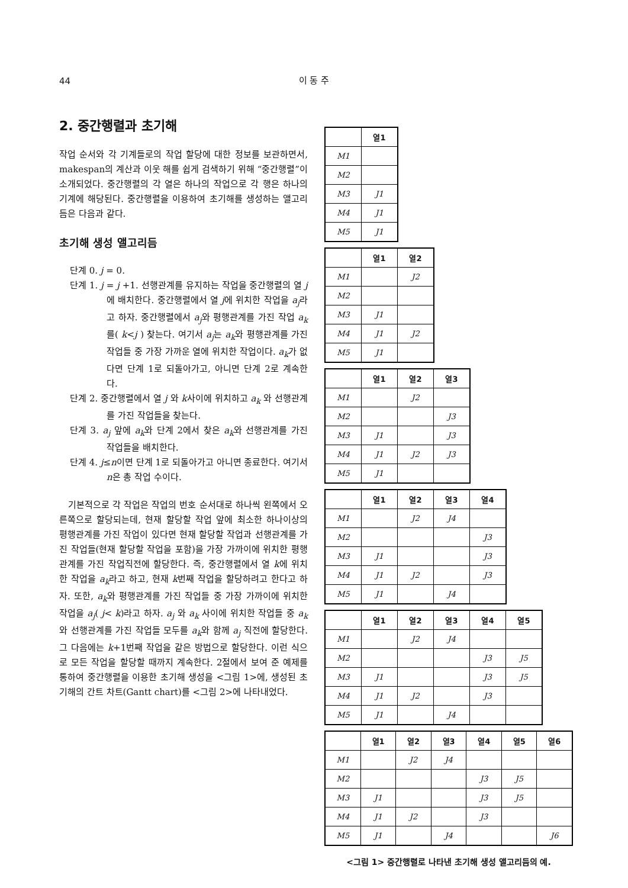44
이 동 주
2. 중간행렬과 초기해
작업 순서와 각 기계들로의 작업 할당에 대한 정보를 보관하면서, makespan의 계산과 이웃 해를 쉽게 검색하기 위해 “중간행렬”이 소개되었다. 중간행렬의 각 열은 하나의 작업으로 각 행은 하나의 기계에 해당된다. 중간행렬을 이용하여 초기해를 생성하는 앨고리듬은 다음과 같다.
초기해 생성 앨고리듬
단계 0. j = 0.
단계 1. j = j +1. 선행관계를 유지하는 작업을 중간행렬의 열 j에 배치한다. 중간행렬에서 열 j에 위치한 작업을 a<sub>j</sub>라고 하자. 중간행렬에서 a<sub>j</sub>와 평행관계를 가진 작업 a<sub>k</sub>를( k<j ) 찾는다. 여기서 a<sub>j</sub>는 a<sub>k</sub>와 평행관계를 가진 작업들 중 가장 가까운 열에 위치한 작업이다. a<sub>k</sub>가 없다면 단계 1로 되돌아가고, 아니면 단계 2로 계속한다.
단계 2. 중간행렬에서 열 j 와 k사이에 위치하고 a<sub>k</sub> 와 선행관계를 가진 작업들을 찾는다.
단계 3. a<sub>j</sub> 앞에 a<sub>k</sub>와 단계 2에서 찾은 a<sub>k</sub>와 선행관계를 가진 작업들을 배치한다.
단계 4. j≤n이면 단계 1로 되돌아가고 아니면 종료한다. 여기서 n은 총 작업 수이다.
기본적으로 각 작업은 작업의 번호 순서대로 하나씩 왼쪽에서 오른쪽으로 할당되는데, 현재 할당할 작업 앞에 최소한 하나이상의 평행관계를 가진 작업이 있다면 현재 할당할 작업과 선행관계를 가진 작업들(현재 할당할 작업을 포함)을 가장 가까이에 위치한 평행관계를 가진 작업직전에 할당한다. 즉, 중간행렬에서 열 k에 위치한 작업을 a<sub>k</sub>라고 하고, 현재 k번째 작업을 할당하려고 한다고 하자. 또한, a<sub>k</sub>와 평행관계를 가진 작업들 중 가장 가까이에 위치한 작업을 a<sub>j</sub>( j< k)라고 하자. a<sub>j</sub> 와 a<sub>k</sub> 사이에 위치한 작업들 중 a<sub>k</sub>와 선행관계를 가진 작업들 모두를 a<sub>k</sub>와 함께 a<sub>j</sub> 직전에 할당한다. 그 다음에는 k+1번째 작업을 같은 방법으로 할당한다. 이런 식으로 모든 작업을 할당할 때까지 계속한다. 2절에서 보여 준 예제를 통하여 중간행렬을 이용한 초기해 생성을 <그림 1>에, 생성된 초기해의 간트 차트(Gantt chart)를 <그림 2>에 나타내었다.
| | 열1 |
| --- | --- |
| M1 | |
| M2 | |
| M3 | J1 |
| M4 | J1 |
| M5 | J1 |
| | 열1 | 열2 |
| --- | --- | --- |
| M1 | | J2 |
| M2 | | |
| M3 | J1 | |
| M4 | J1 | J2 |
| M5 | J1 | |
| | 열1 | 열2 | 열3 |
| --- | --- | --- | --- |
| M1 | | J2 | |
| M2 | | | J3 |
| M3 | J1 | | J3 |
| M4 | J1 | J2 | J3 |
| M5 | J1 | | |
| | 열1 | 열2 | 열3 | 열4 |
| --- | --- | --- | --- | --- |
| M1 | | J2 | J4 | |
| M2 | | | | J3 |
| M3 | J1 | | | J3 |
| M4 | J1 | J2 | | J3 |
| M5 | J1 | | J4 | |
| | 열1 | 열2 | 열3 | 열4 | 열5 |
| --- | --- | --- | --- | --- | --- |
| M1 | | J2 | J4 | | |
| M2 | | | | J3 | J5 |
| M3 | J1 | | | J3 | J5 |
| M4 | J1 | J2 | | J3 | |
| M5 | J1 | | J4 | | |
| | 열1 | 열2 | 열3 | 열4 | 열5 | 열6 |
| --- | --- | --- | --- | --- | --- | --- |
| M1 | | J2 | J4 | | | |
| M2 | | | | J3 | J5 | |
| M3 | J1 | | | J3 | J5 | |
| M4 | J1 | J2 | | J3 | | |
| M5 | J1 | | J4 | | | J6 |
<그림 1> 중간행렬로 나타낸 초기해 생성 앨고리듬의 예.